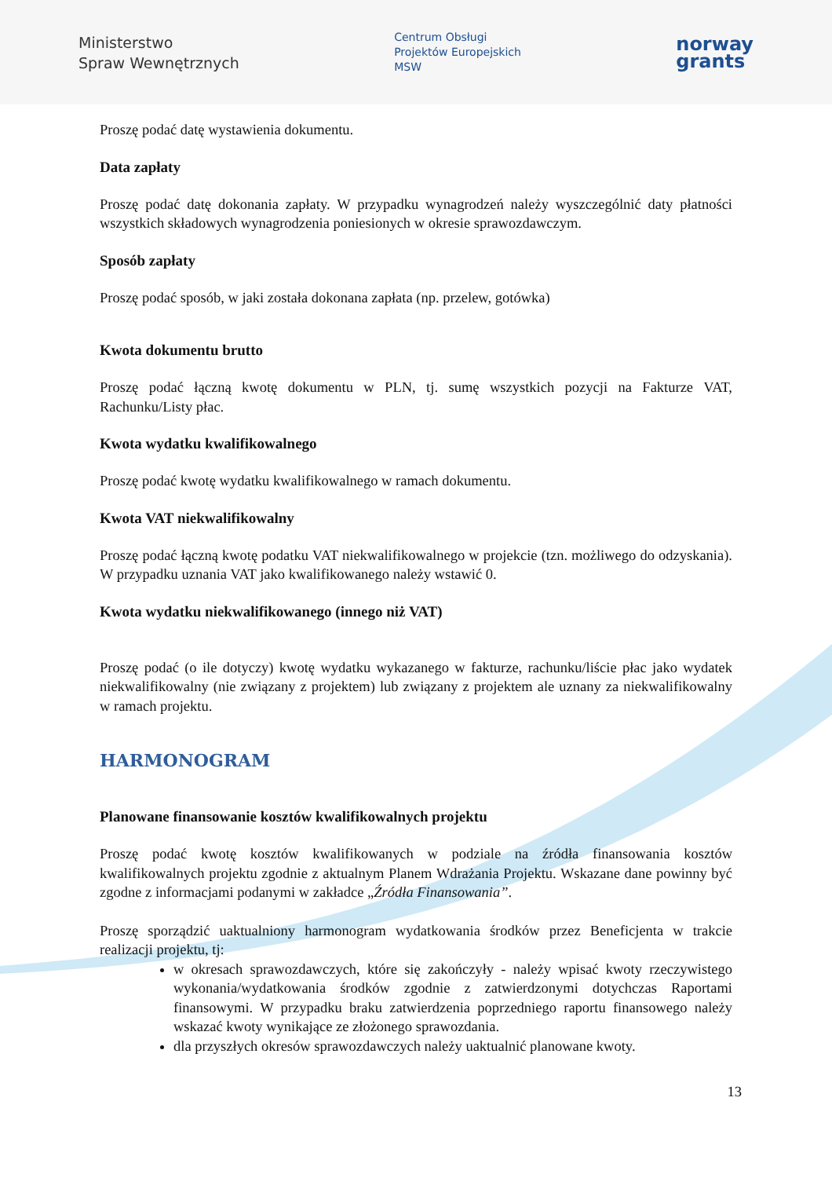Ministerstwo
Spraw Wewnętrznych
Centrum Obsługi
Projektów Europejskich
MSW
norway
grants
Proszę podać datę wystawienia dokumentu.
Data zapłaty
Proszę podać datę dokonania zapłaty. W przypadku wynagrodzeń należy wyszczególnić daty płatności wszystkich składowych wynagrodzenia poniesionych w okresie sprawozdawczym.
Sposób zapłaty
Proszę podać sposób, w jaki została dokonana zapłata (np. przelew, gotówka)
Kwota dokumentu brutto
Proszę podać łączną kwotę dokumentu w PLN, tj. sumę wszystkich pozycji na Fakturze VAT, Rachunku/Listy płac.
Kwota wydatku kwalifikowalnego
Proszę podać kwotę wydatku kwalifikowalnego w ramach dokumentu.
Kwota VAT niekwalifikowalny
Proszę podać łączną kwotę podatku VAT niekwalifikowalnego w projekcie (tzn. możliwego do odzyskania). W przypadku uznania VAT jako kwalifikowanego należy wstawić 0.
Kwota wydatku niekwalifikowanego (innego niż VAT)
Proszę podać (o ile dotyczy) kwotę wydatku wykazanego w fakturze, rachunku/liście płac jako wydatek niekwalifikowalny (nie związany z projektem) lub związany z projektem ale uznany za niekwalifikowalny w ramach projektu.
HARMONOGRAM
Planowane finansowanie kosztów kwalifikowalnych projektu
Proszę podać kwotę kosztów kwalifikowanych w podziale na źródła finansowania kosztów kwalifikowalnych projektu zgodnie z aktualnym Planem Wdrażania Projektu. Wskazane dane powinny być zgodne z informacjami podanymi w zakładce „Źródła Finansowania”.
Proszę sporządzić uaktualniony harmonogram wydatkowania środków przez Beneficjenta w trakcie realizacji projektu, tj:
w okresach sprawozdawczych, które się zakończyły - należy wpisać kwoty rzeczywistego wykonania/wydatkowania środków zgodnie z zatwierdzonymi dotychczas Raportami finansowymi. W przypadku braku zatwierdzenia poprzedniego raportu finansowego należy wskazać kwoty wynikające ze złożonego sprawozdania.
dla przyszłych okresów sprawozdawczych należy uaktualnić planowane kwoty.
13